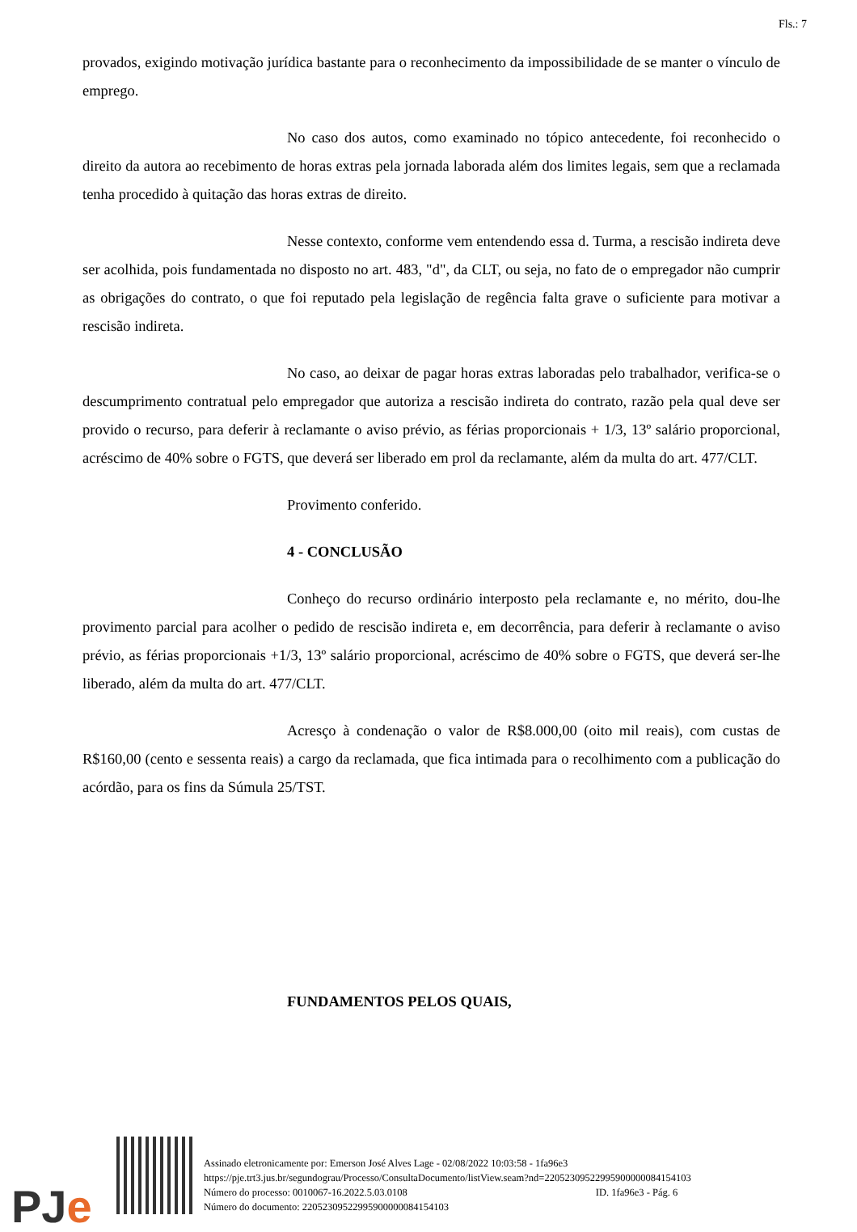Fls.: 7
provados, exigindo motivação jurídica bastante para o reconhecimento da impossibilidade de se manter o vínculo de emprego.
No caso dos autos, como examinado no tópico antecedente, foi reconhecido o direito da autora ao recebimento de horas extras pela jornada laborada além dos limites legais, sem que a reclamada tenha procedido à quitação das horas extras de direito.
Nesse contexto, conforme vem entendendo essa d. Turma, a rescisão indireta deve ser acolhida, pois fundamentada no disposto no art. 483, "d", da CLT, ou seja, no fato de o empregador não cumprir as obrigações do contrato, o que foi reputado pela legislação de regência falta grave o suficiente para motivar a rescisão indireta.
No caso, ao deixar de pagar horas extras laboradas pelo trabalhador, verifica-se o descumprimento contratual pelo empregador que autoriza a rescisão indireta do contrato, razão pela qual deve ser provido o recurso, para deferir à reclamante o aviso prévio, as férias proporcionais + 1/3, 13º salário proporcional, acréscimo de 40% sobre o FGTS, que deverá ser liberado em prol da reclamante, além da multa do art. 477/CLT.
Provimento conferido.
4 - CONCLUSÃO
Conheço do recurso ordinário interposto pela reclamante e, no mérito, dou-lhe provimento parcial para acolher o pedido de rescisão indireta e, em decorrência, para deferir à reclamante o aviso prévio, as férias proporcionais +1/3, 13º salário proporcional, acréscimo de 40% sobre o FGTS, que deverá ser-lhe liberado, além da multa do art. 477/CLT.
Acresço à condenação o valor de R$8.000,00 (oito mil reais), com custas de R$160,00 (cento e sessenta reais) a cargo da reclamada, que fica intimada para o recolhimento com a publicação do acórdão, para os fins da Súmula 25/TST.
FUNDAMENTOS PELOS QUAIS,
PJe
Assinado eletronicamente por: Emerson José Alves Lage - 02/08/2022 10:03:58 - 1fa96e3
https://pje.trt3.jus.br/segundograu/Processo/ConsultaDocumento/listView.seam?nd=22052309522995900000084154103
Número do processo: 0010067-16.2022.5.03.0108 ID. 1fa96e3 - Pág. 6
Número do documento: 22052309522995900000084154103